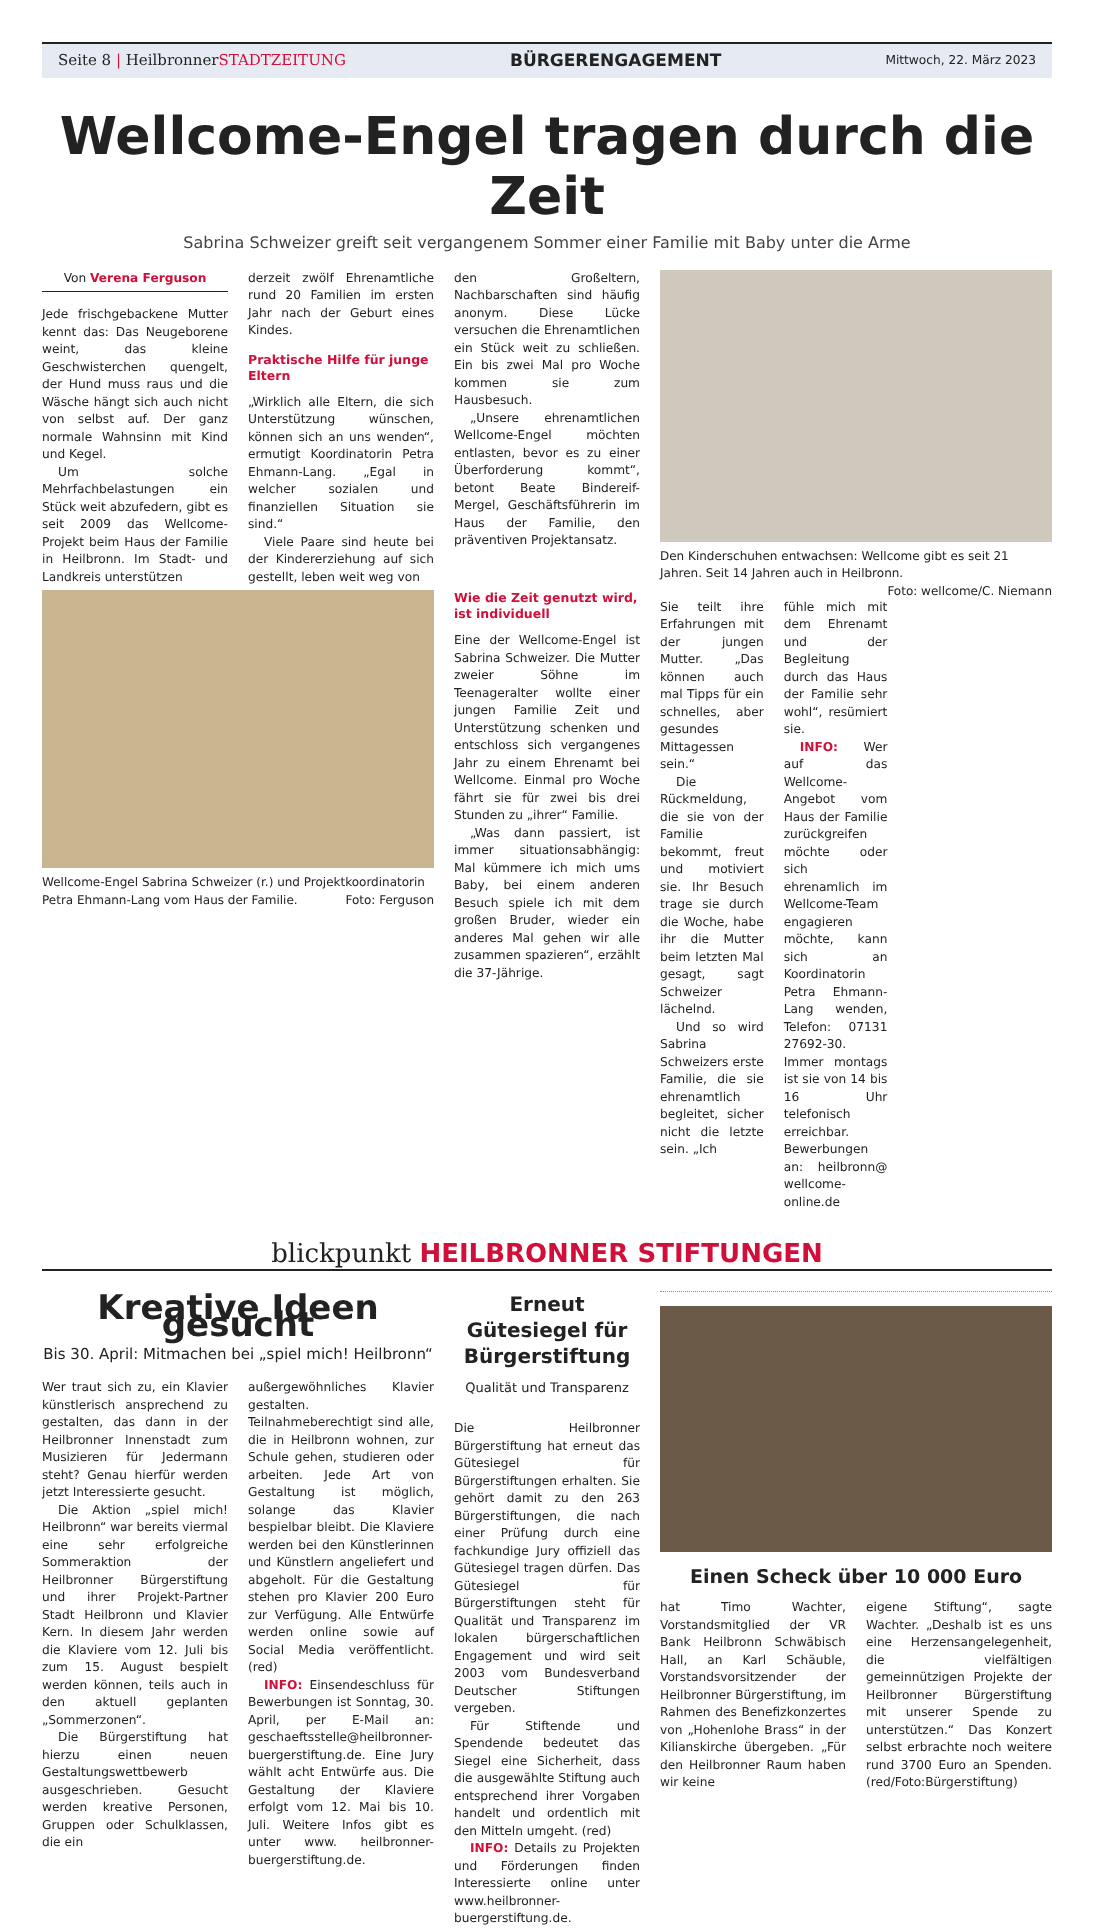Seite 8 | HeilbronnerSTADTZEITUNG BÜRGERENGAGEMENT Mittwoch, 22. März 2023
Wellcome-Engel tragen durch die Zeit
Sabrina Schweizer greift seit vergangenem Sommer einer Familie mit Baby unter die Arme
Von Verena Ferguson
Jede frischgebackene Mutter kennt das: Das Neugeborene weint, das kleine Geschwisterchen quengelt, der Hund muss raus und die Wäsche hängt sich auch nicht von selbst auf. Der ganz normale Wahnsinn mit Kind und Kegel.
Um solche Mehrfachbelastungen ein Stück weit abzufedern, gibt es seit 2009 das Wellcome-Projekt beim Haus der Familie in Heilbronn. Im Stadt- und Landkreis unterstützen
derzeit zwölf Ehrenamtliche rund 20 Familien im ersten Jahr nach der Geburt eines Kindes.
Praktische Hilfe für junge Eltern
„Wirklich alle Eltern, die sich Unterstützung wünschen, können sich an uns wenden“, ermutigt Koordinatorin Petra Ehmann-Lang. „Egal in welcher sozialen und finanziellen Situation sie sind.“
Viele Paare sind heute bei der Kindererziehung auf sich gestellt, leben weit weg von
den Großeltern, Nachbarschaften sind häufig anonym. Diese Lücke versuchen die Ehrenamtlichen ein Stück weit zu schließen. Ein bis zwei Mal pro Woche kommen sie zum Hausbesuch.
„Unsere ehrenamtlichen Wellcome-Engel möchten entlasten, bevor es zu einer Überforderung kommt“, betont Beate Bindereif-Mergel, Geschäftsführerin im Haus der Familie, den präventiven Projektansatz.
Wellcome-Engel Sabrina Schweizer (r.) und Projektkoordinatorin Petra Ehmann-Lang vom Haus der Familie. Foto: Ferguson
Wie die Zeit genutzt wird, ist individuell
Eine der Wellcome-Engel ist Sabrina Schweizer. Die Mutter zweier Söhne im Teenageralter wollte einer jungen Familie Zeit und Unterstützung schenken und entschloss sich vergangenes Jahr zu einem Ehrenamt bei Wellcome. Einmal pro Woche fährt sie für zwei bis drei Stunden zu „ihrer“ Familie.
„Was dann passiert, ist immer situationsabhängig: Mal kümmere ich mich ums Baby, bei einem anderen Besuch spiele ich mit dem großen Bruder, wieder ein anderes Mal gehen wir alle zusammen spazieren“, erzählt die 37-Jährige.
Den Kinderschuhen entwachsen: Wellcome gibt es seit 21 Jahren. Seit 14 Jahren auch in Heilbronn. Foto: wellcome/C. Niemann
Sie teilt ihre Erfahrungen mit der jungen Mutter. „Das können auch mal Tipps für ein schnelles, aber gesundes Mittagessen sein.“
Die Rückmeldung, die sie von der Familie bekommt, freut und motiviert sie. Ihr Besuch trage sie durch die Woche, habe ihr die Mutter beim letzten Mal gesagt, sagt Schweizer lächelnd.
Und so wird Sabrina Schweizers erste Familie, die sie ehrenamtlich begleitet, sicher nicht die letzte sein. „Ich
fühle mich mit dem Ehrenamt und der Begleitung durch das Haus der Familie sehr wohl“, resümiert sie.
INFO: Wer auf das Wellcome-Angebot vom Haus der Familie zurückgreifen möchte oder sich ehrenamlich im Wellcome-Team engagieren möchte, kann sich an Koordinatorin Petra Ehmann-Lang wenden, Telefon: 07131 27692-30. Immer montags ist sie von 14 bis 16 Uhr telefonisch erreichbar. Bewerbungen an: heilbronn@ wellcome-online.de
blickpunkt HEILBRONNER STIFTUNGEN
Kreative Ideen gesucht
Bis 30. April: Mitmachen bei „spiel mich! Heilbronn“
Wer traut sich zu, ein Klavier künstlerisch ansprechend zu gestalten, das dann in der Heilbronner Innenstadt zum Musizieren für Jedermann steht? Genau hierfür werden jetzt Interessierte gesucht.
Die Aktion „spiel mich! Heilbronn“ war bereits viermal eine sehr erfolgreiche Sommeraktion der Heilbronner Bürgerstiftung und ihrer Projekt-Partner Stadt Heilbronn und Klavier Kern. In diesem Jahr werden die Klaviere vom 12. Juli bis zum 15. August bespielt werden können, teils auch in den aktuell geplanten „Sommerzonen“.
Die Bürgerstiftung hat hierzu einen neuen Gestaltungswettbewerb ausgeschrieben. Gesucht werden kreative Personen, Gruppen oder Schulklassen, die ein
außergewöhnliches Klavier gestalten. Teilnahmeberechtigt sind alle, die in Heilbronn wohnen, zur Schule gehen, studieren oder arbeiten. Jede Art von Gestaltung ist möglich, solange das Klavier bespielbar bleibt. Die Klaviere werden bei den Künstlerinnen und Künstlern angeliefert und abgeholt. Für die Gestaltung stehen pro Klavier 200 Euro zur Verfügung. Alle Entwürfe werden online sowie auf Social Media veröffentlicht. (red)
INFO: Einsendeschluss für Bewerbungen ist Sonntag, 30. April, per E-Mail an: geschaeftsstelle@heilbronner-buergerstiftung.de. Eine Jury wählt acht Entwürfe aus. Die Gestaltung der Klaviere erfolgt vom 12. Mai bis 10. Juli. Weitere Infos gibt es unter www. heilbronner-buergerstiftung.de.
Erneut Gütesiegel für Bürgerstiftung
Qualität und Transparenz
Die Heilbronner Bürgerstiftung hat erneut das Gütesiegel für Bürgerstiftungen erhalten. Sie gehört damit zu den 263 Bürgerstiftungen, die nach einer Prüfung durch eine fachkundige Jury offiziell das Gütesiegel tragen dürfen. Das Gütesiegel für Bürgerstiftungen steht für Qualität und Transparenz im lokalen bürgerschaftlichen Engagement und wird seit 2003 vom Bundesverband Deutscher Stiftungen vergeben.
Für Stiftende und Spendende bedeutet das Siegel eine Sicherheit, dass die ausgewählte Stiftung auch entsprechend ihrer Vorgaben handelt und ordentlich mit den Mitteln umgeht. (red)
INFO: Details zu Projekten und Förderungen finden Interessierte online unter www.heilbronner-buergerstiftung.de.
Einen Scheck über 10 000 Euro
hat Timo Wachter, Vorstandsmitglied der VR Bank Heilbronn Schwäbisch Hall, an Karl Schäuble, Vorstandsvorsitzender der Heilbronner Bürgerstiftung, im Rahmen des Benefizkonzertes von „Hohenlohe Brass“ in der Kilianskirche übergeben. „Für den Heilbronner Raum haben wir keine
eigene Stiftung“, sagte Wachter. „Deshalb ist es uns eine Herzensangelegenheit, die vielfältigen gemeinnützigen Projekte der Heilbronner Bürgerstiftung mit unserer Spende zu unterstützen.“ Das Konzert selbst erbrachte noch weitere rund 3700 Euro an Spenden. (red/Foto:Bürgerstiftung)